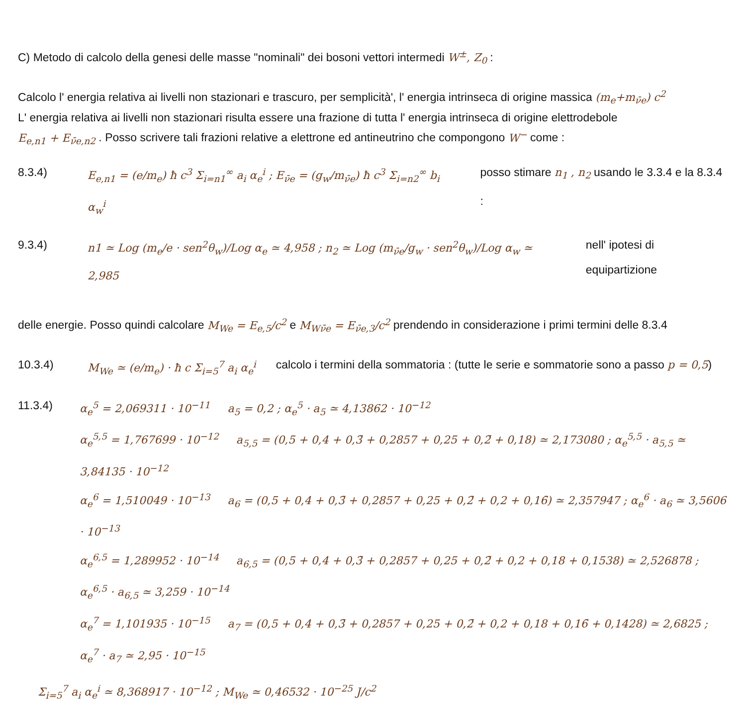C) Metodo di calcolo della genesi delle masse "nominali" dei bosoni vettori intermedi W<sup>±</sup>, Z<sub>0</sub> :
Calcolo l' energia relativa ai livelli non stazionari e trascuro, per semplicità', l' energia intrinseca di origine massica (m<sub>e</sub>+m<sub>ν̄e</sub>) c<sup>2</sup>
L' energia relativa ai livelli non stazionari risulta essere una frazione di tutta l' energia intrinseca di origine elettrodebole
E<sub>e,n1</sub> + E<sub>ν̄e,n2</sub> . Posso scrivere tali frazioni relative a elettrone ed antineutrino che compongono W<sup>−</sup> come :
8.3.4) E<sub>e,n1</sub> = (e/m<sub>e</sub>) ħ c<sup>3</sup> Σ<sub>i=n1</sub><sup>∞</sup> a<sub>i</sub> α<sub>e</sub><sup>i</sup> ; E<sub>ν̄e</sub> = (g<sub>w</sub>/m<sub>ν̄e</sub>) ħ c<sup>3</sup> Σ<sub>i=n2</sub><sup>∞</sup> b<sub>i</sub> α<sub>w</sub><sup>i</sup> posso stimare n<sub>1</sub> , n<sub>2</sub> usando le 3.3.4 e la 8.3.4 :
9.3.4) n1 ≃ Log (m<sub>e</sub>/e · sen<sup>2</sup>θ<sub>w</sub>)/Log α<sub>e</sub> ≃ 4,958 ; n<sub>2</sub> ≃ Log (m<sub>ν̄e</sub>/g<sub>w</sub> · sen<sup>2</sup>θ<sub>w</sub>)/Log α<sub>w</sub> ≃ 2,985 nell' ipotesi di equipartizione
delle energie. Posso quindi calcolare M<sub>We</sub> = E<sub>e,5</sub>/c<sup>2</sup> e M<sub>Wν̄e</sub> = E<sub>ν̄e,3</sub>/c<sup>2</sup> prendendo in considerazione i primi termini delle 8.3.4
10.3.4) M<sub>We</sub> ≃ (e/m<sub>e</sub>) · ħ c Σ<sub>i=5</sub><sup>7</sup> a<sub>i</sub> α<sub>e</sub><sup>i</sup> calcolo i termini della sommatoria : (tutte le serie e sommatorie sono a passo p = 0,5)
11.3.4)
α<sub>e</sub><sup>5</sup> = 2,069311 · 10<sup>−11</sup> a<sub>5</sub> = 0,2 ; α<sub>e</sub><sup>5</sup> · a<sub>5</sub> ≃ 4,13862 · 10<sup>−12</sup>
α<sub>e</sub><sup>5,5</sup> = 1,767699 · 10<sup>−12</sup> a<sub>5,5</sub> = (0,5 + 0,4 + 0,3̄ + 0,2857 + 0,25 + 0,2̄ + 0,18) ≃ 2,173080 ; α<sub>e</sub><sup>5,5</sup> · a<sub>5,5</sub> ≃ 3,84135 · 10<sup>−12</sup>
α<sub>e</sub><sup>6</sup> = 1,510049 · 10<sup>−13</sup> a<sub>6</sub> = (0,5 + 0,4 + 0,3̄ + 0,2857 + 0,25 + 0,2̄ + 0,2 + 0,16̄) ≃ 2,357947 ; α<sub>e</sub><sup>6</sup> · a<sub>6</sub> ≃ 3,5606 · 10<sup>−13</sup>
α<sub>e</sub><sup>6,5</sup> = 1,289952 · 10<sup>−14</sup> a<sub>6,5</sub> = (0,5 + 0,4 + 0,3̄ + 0,2857 + 0,25 + 0,2̄ + 0,2 + 0,18 + 0,1538) ≃ 2,526878 ; α<sub>e</sub><sup>6,5</sup> · a<sub>6,5</sub> ≃ 3,259 · 10<sup>−14</sup>
α<sub>e</sub><sup>7</sup> = 1,101935 · 10<sup>−15</sup> a<sub>7</sub> = (0,5 + 0,4 + 0,3̄ + 0,2857 + 0,25 + 0,2̄ + 0,2 + 0,18 + 0,16̄ + 0,1428) ≃ 2,6825 ; α<sub>e</sub><sup>7</sup> · a<sub>7</sub> ≃ 2,95 · 10<sup>−15</sup>
Σ<sub>i=5</sub><sup>7</sup> a<sub>i</sub> α<sub>e</sub><sup>i</sup> ≃ 8,368917 · 10<sup>−12</sup> ; M<sub>We</sub> ≃ 0,46532 · 10<sup>−25</sup> J/c<sup>2</sup>